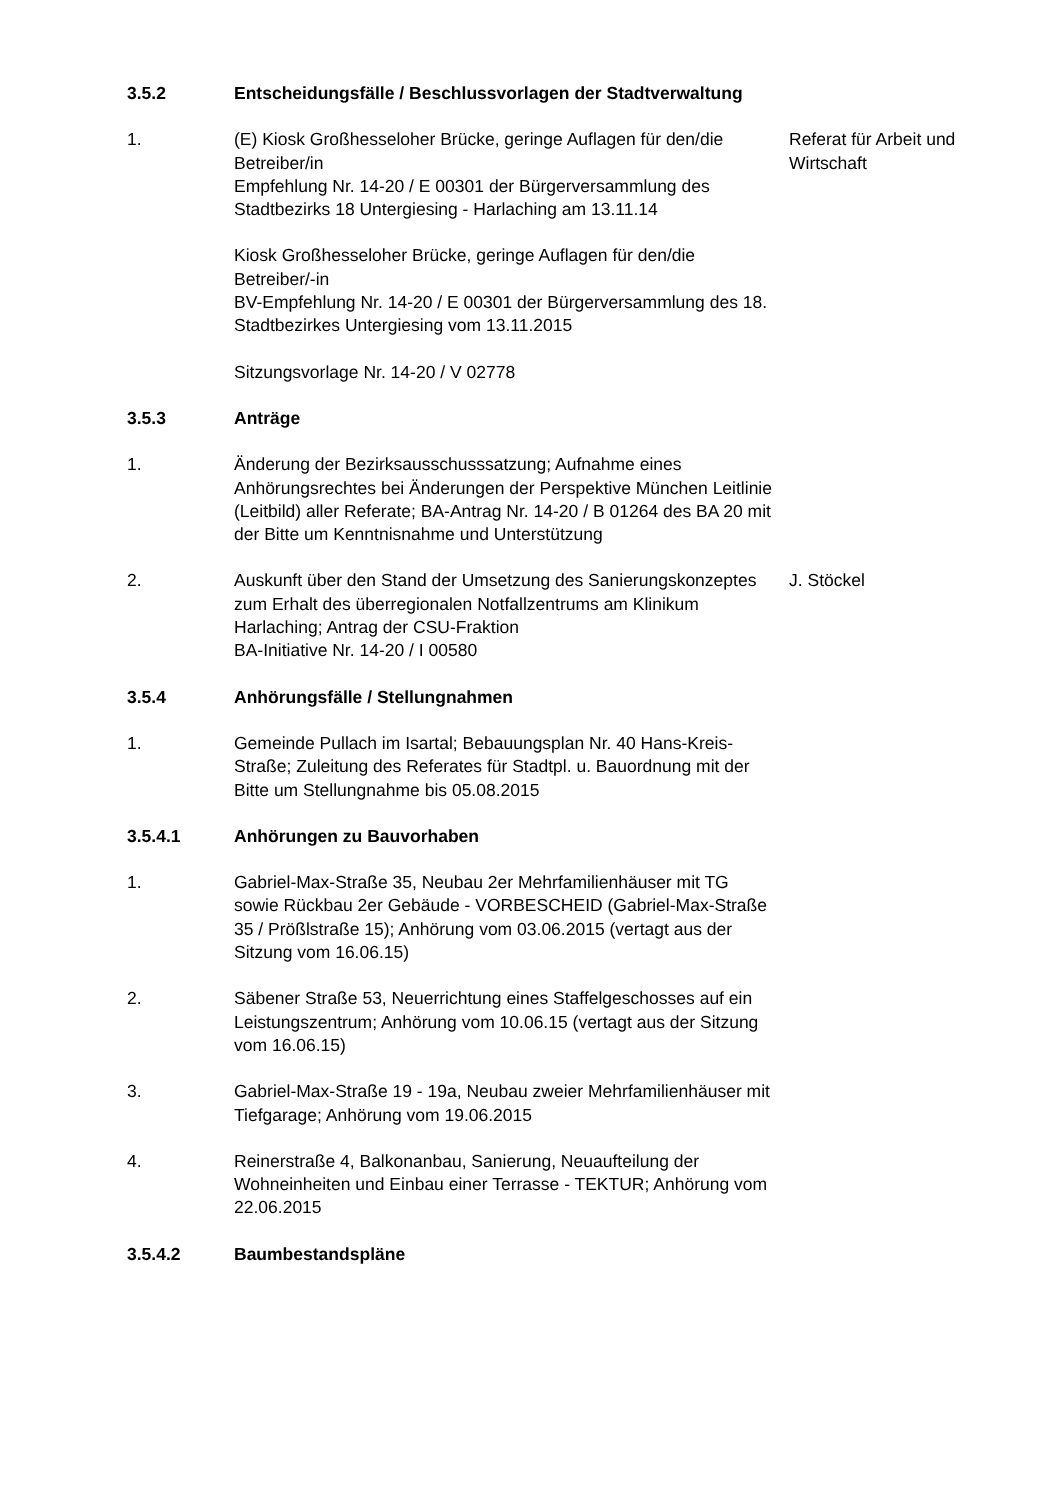3.5.2 Entscheidungsfälle / Beschlussvorlagen der Stadtverwaltung
1. (E) Kiosk Großhesseloher Brücke, geringe Auflagen für den/die Betreiber/in
Empfehlung Nr. 14-20 / E 00301 der Bürgerversammlung des Stadtbezirks 18 Untergiesing - Harlaching am 13.11.14
Kiosk Großhesseloher Brücke, geringe Auflagen für den/die Betreiber/-in
BV-Empfehlung Nr. 14-20 / E 00301 der Bürgerversammlung des 18. Stadtbezirkes Untergiesing vom 13.11.2015
Sitzungsvorlage Nr. 14-20 / V 02778
Referat für Arbeit und Wirtschaft
3.5.3 Anträge
1. Änderung der Bezirksausschusssatzung; Aufnahme eines Anhörungsrechtes bei Änderungen der Perspektive München Leitlinie (Leitbild) aller Referate; BA-Antrag Nr. 14-20 / B 01264 des BA 20 mit der Bitte um Kenntnisnahme und Unterstützung
2. Auskunft über den Stand der Umsetzung des Sanierungskonzeptes zum Erhalt des überregionalen Notfallzentrums am Klinikum Harlaching; Antrag der CSU-Fraktion
BA-Initiative Nr. 14-20 / I 00580
J. Stöckel
3.5.4 Anhörungsfälle / Stellungnahmen
1. Gemeinde Pullach im Isartal; Bebauungsplan Nr. 40 Hans-Kreis-Straße; Zuleitung des Referates für Stadtpl. u. Bauordnung mit der Bitte um Stellungnahme bis 05.08.2015
3.5.4.1 Anhörungen zu Bauvorhaben
1. Gabriel-Max-Straße 35, Neubau 2er Mehrfamilienhäuser mit TG sowie Rückbau 2er Gebäude - VORBESCHEID (Gabriel-Max-Straße 35 / Prößlstraße 15); Anhörung vom 03.06.2015 (vertagt aus der Sitzung vom 16.06.15)
2. Säbener Straße 53, Neuerrichtung eines Staffelgeschosses auf ein Leistungszentrum; Anhörung vom 10.06.15 (vertagt aus der Sitzung vom 16.06.15)
3. Gabriel-Max-Straße 19 - 19a, Neubau zweier Mehrfamilienhäuser mit Tiefgarage; Anhörung vom 19.06.2015
4. Reinerstraße 4, Balkonanbau, Sanierung, Neuaufteilung der Wohneinheiten und Einbau einer Terrasse - TEKTUR; Anhörung vom 22.06.2015
3.5.4.2 Baumbestandspläne